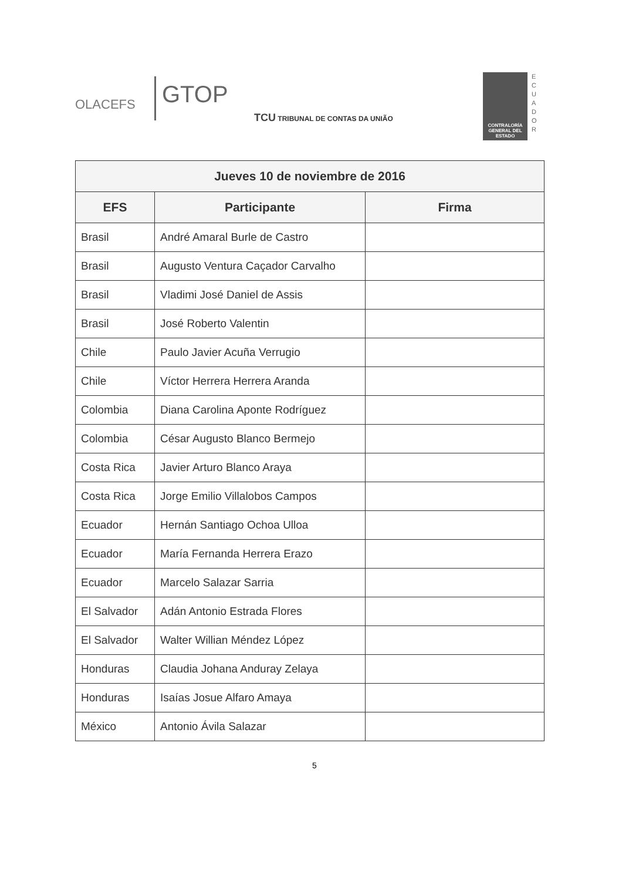OLACEFS
GTOP
TCU TRIBUNAL DE CONTAS DA UNIÃO
CONTRALORÍA GENERAL DEL ESTADO
E C U A D O R
| Jueves 10 de noviembre de 2016 | | |
| --- | --- | --- |
| EFS | Participante | Firma |
| Brasil | André Amaral Burle de Castro | |
| Brasil | Augusto Ventura Caçador Carvalho | |
| Brasil | Vladimi José Daniel de Assis | |
| Brasil | José Roberto Valentin | |
| Chile | Paulo Javier Acuña Verrugio | |
| Chile | Víctor Herrera Herrera Aranda | |
| Colombia | Diana Carolina Aponte Rodríguez | |
| Colombia | César Augusto Blanco Bermejo | |
| Costa Rica | Javier Arturo Blanco Araya | |
| Costa Rica | Jorge Emilio Villalobos Campos | |
| Ecuador | Hernán Santiago Ochoa Ulloa | |
| Ecuador | María Fernanda Herrera Erazo | |
| Ecuador | Marcelo Salazar Sarria | |
| El Salvador | Adán Antonio Estrada Flores | |
| El Salvador | Walter Willian Méndez López | |
| Honduras | Claudia Johana Anduray Zelaya | |
| Honduras | Isaías Josue Alfaro Amaya | |
| México | Antonio Ávila Salazar | |
5